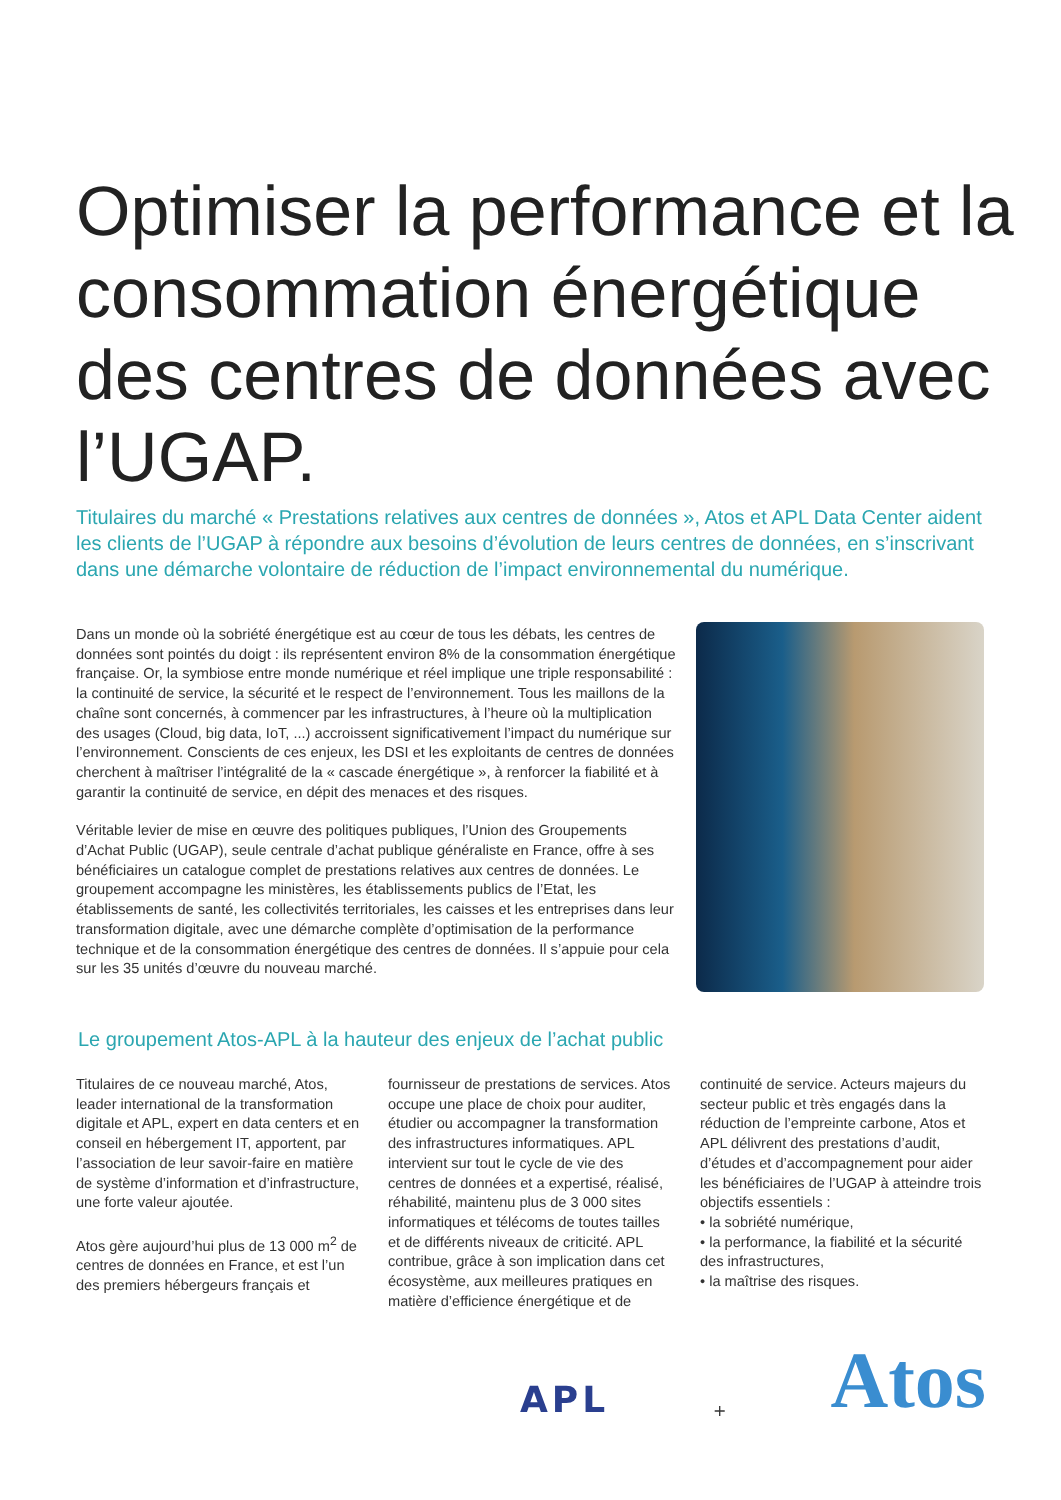Optimiser la performance et la consommation énergétique des centres de données avec l’UGAP.
Titulaires du marché « Prestations relatives aux centres de données », Atos et APL Data Center aident les clients de l’UGAP à répondre aux besoins d’évolution de leurs centres de données, en s’inscrivant dans une démarche volontaire de réduction de l’impact environnemental du numérique.
Dans un monde où la sobriété énergétique est au cœur de tous les débats, les centres de données sont pointés du doigt : ils représentent environ 8% de la consommation énergétique française. Or, la symbiose entre monde numérique et réel implique une triple responsabilité : la continuité de service, la sécurité et le respect de l’environnement. Tous les maillons de la chaîne sont concernés, à commencer par les infrastructures, à l’heure où la multiplication des usages (Cloud, big data, IoT, ...) accroissent significativement l’impact du numérique sur l’environnement. Conscients de ces enjeux, les DSI et les exploitants de centres de données cherchent à maîtriser l’intégralité de la « cascade énergétique », à renforcer la fiabilité et à garantir la continuité de service, en dépit des menaces et des risques.
Véritable levier de mise en œuvre des politiques publiques, l’Union des Groupements d’Achat Public (UGAP), seule centrale d’achat publique généraliste en France, offre à ses bénéficiaires un catalogue complet de prestations relatives aux centres de données. Le groupement accompagne les ministères, les établissements publics de l’Etat, les établissements de santé, les collectivités territoriales, les caisses et les entreprises dans leur transformation digitale, avec une démarche complète d’optimisation de la performance technique et de la consommation énergétique des centres de données. Il s’appuie pour cela sur les 35 unités d’œuvre du nouveau marché.
Le groupement Atos-APL à la hauteur des enjeux de l’achat public
Titulaires de ce nouveau marché, Atos, leader international de la transformation digitale et APL, expert en data centers et en conseil en hébergement IT, apportent, par l’association de leur savoir-faire en matière de système d’information et d’infrastructure, une forte valeur ajoutée.
Atos gère aujourd’hui plus de 13 000 m<sup>2</sup> de centres de données en France, et est l’un des premiers hébergeurs français et fournisseur de prestations de services. Atos occupe une place de choix pour auditer, étudier ou accompagner la transformation des infrastructures informatiques. APL intervient sur tout le cycle de vie des centres de données et a expertisé, réalisé, réhabilité, maintenu plus de 3 000 sites informatiques et télécoms de toutes tailles et de différents niveaux de criticité. APL contribue, grâce à son implication dans cet écosystème, aux meilleures pratiques en matière d’efficience énergétique et de continuité de service. Acteurs majeurs du secteur public et très engagés dans la réduction de l’empreinte carbone, Atos et APL délivrent des prestations d’audit, d’études et d’accompagnement pour aider les bénéficiaires de l’UGAP à atteindre trois objectifs essentiels :
• la sobriété numérique,
• la performance, la fiabilité et la sécurité des infrastructures,
• la maîtrise des risques.
APL + Atos